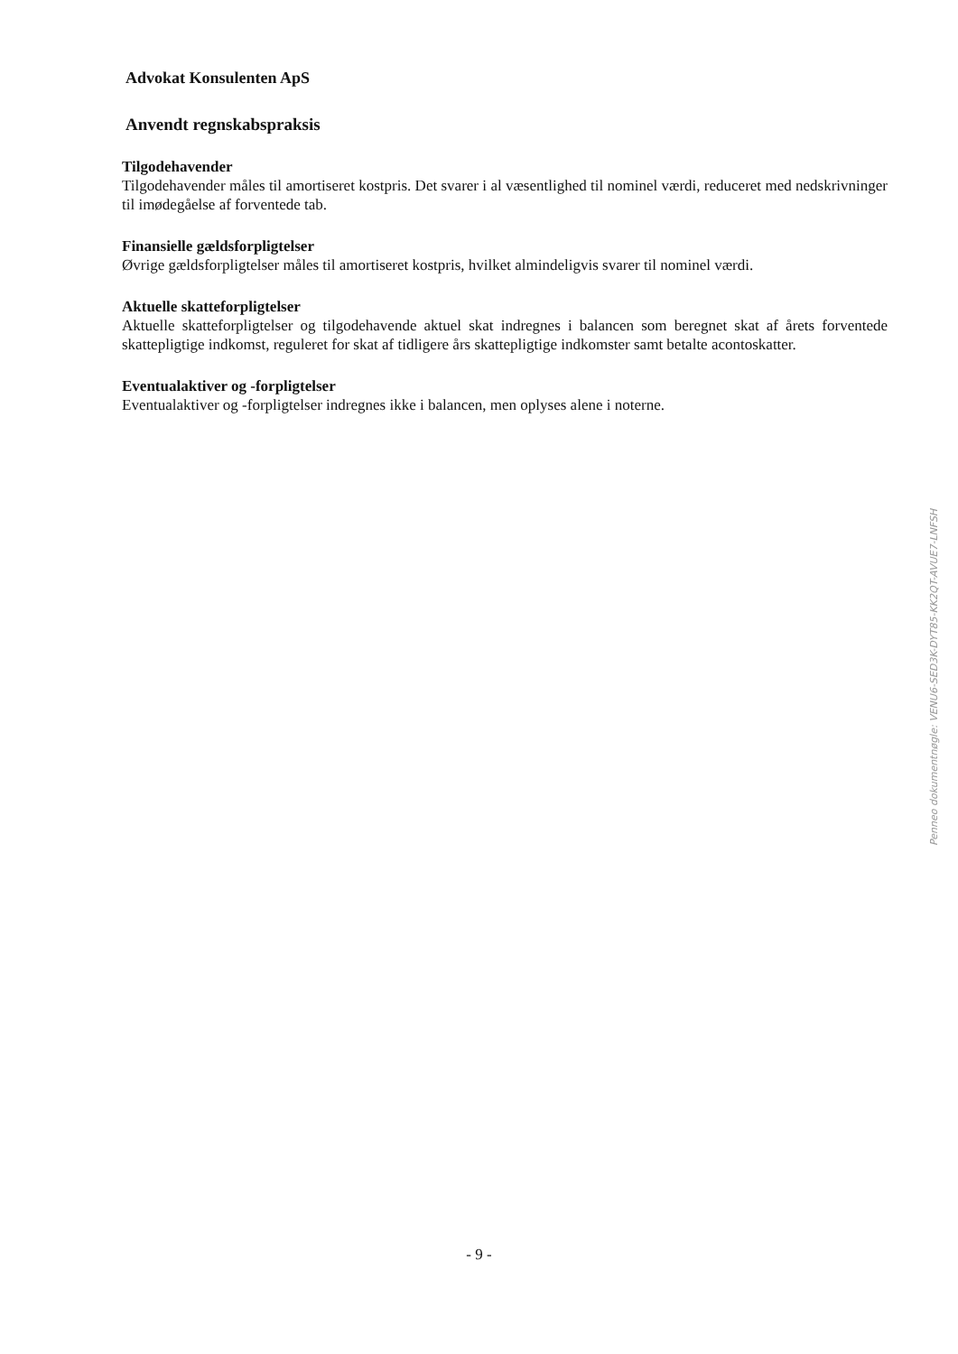Advokat Konsulenten ApS
Anvendt regnskabspraksis
Tilgodehavender
Tilgodehavender måles til amortiseret kostpris. Det svarer i al væsentlighed til nominel værdi, reduceret med nedskrivninger til imødegåelse af forventede tab.
Finansielle gældsforpligtelser
Øvrige gældsforpligtelser måles til amortiseret kostpris, hvilket almindeligvis svarer til nominel værdi.
Aktuelle skatteforpligtelser
Aktuelle skatteforpligtelser og tilgodehavende aktuel skat indregnes i balancen som beregnet skat af årets forventede skattepligtige indkomst, reguleret for skat af tidligere års skattepligtige indkomster samt betalte acontoskatter.
Eventualaktiver og -forpligtelser
Eventualaktiver og -forpligtelser indregnes ikke i balancen, men oplyses alene i noterne.
Penneo dokumentnøgle: VENU6-SED3K-DYT85-KK2QT-AVUE7-LNFSH
- 9 -